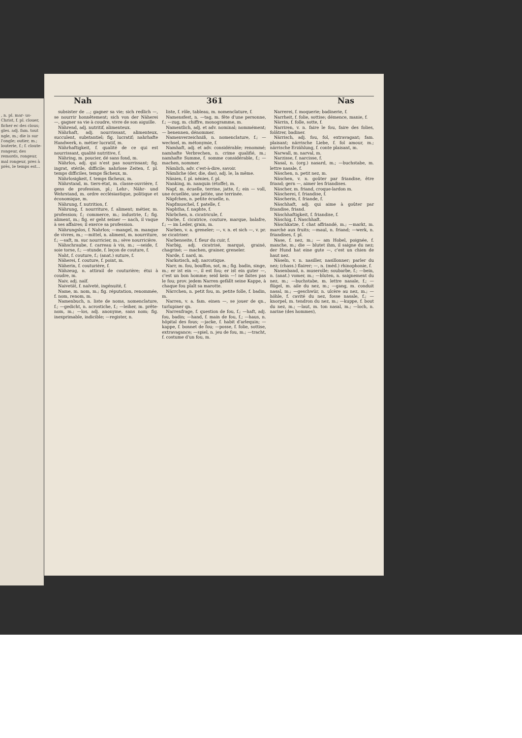, n. pl. mar- us-Christ, f. pl. clouer, ficher ec des clous; gles. adj. fam. tout ngle, m.; die is sur l'ongle; outier, m.; louterie, f.; f. cloute- rongeur, des remords, rongeur, mal rongeur, pres à près, le temps est...
Nah 361 Nas
subsister de ...; gagner sa vie; sich redlich —, se nourrir honnêtement; sich von der Näherei —, gagner sa vie à coudre, vivre de son aiguille.
Nährend, adj. nutritif, alimenteux.
Nährhaft, adj. nourrissant, alimenteux, succulent, substantiel; fig. lucratif; nahrhafte Handwerk, n. métier lucratif, m.
Nährhaftigkeit, f. qualité de ce qui est nourrissant, qualité nutritive, f.
Nähring, m. poucier, dé sans fond, m.
Nährlos, adj. qui n'est pas nourrissant; fig. ingrat, stérile, difficile; nahrlose Zeiten, f. pl. temps difficiles, temps fâcheux, m.
Nährlosigkeit, f. temps fâcheux, m.
Nährstand, m. tiers-état, m. classe-ouvrière, f. gens de profession, pl.; Lehr-, Nähr- und Wehrstand, m. ordre ecclésiastique, politique et économique, m.
Nährung, f. nutrition, f.
Nährung, f. nourriture, f. aliment; métier, m. profession; f.; commerce, m.; industrie, f.; fig. aliment, m.; fig. er geht seiner — nach, il vaque à ses affaires; il exerce sa profession.
Nährungslos, f. Nahrlos; —mangel, m. manque de vivres, m.; —mittel, n. aliment, m. nourriture, f.; —saft, m. suc nourricier, m.; sève nourricière.
Nähschraube, f. carreau à vis, m.; —seide, f. soie torse, f.; —stunde, f. leçon de couture, f.
Naht, f. couture, f.; (anat.) suture, f.
Näherei, f. couture, f. point, m.
Näherin, f. couturière, f.
Nähzeug, n. attirail de couturière; étui à coudre, m.
Naiv, adj. naïf.
Naivetät, f. naïveté, ingénuité, f.
Name, m. nom, m.; fig. réputation, renommée, f. nom, renom, m.
Namenbuch, n. liste de noms, nomenclature, f.; —gedicht, n. acrostiche, f.; —leiher, m. prête-nom, m.; —los, adj. anonyme, sans nom; fig. inexprimable, indicible; —register, n.
liste, f. rôle, tableau, m. nomenclature, f.
Namensfest, n. —tag, m. fête d'une personne, f.; —zug, m. chiffre, monogramme, m.
Namentlich, adj. et adv. nominal; nommément; — benennen, dénommer.
Namenverzeichniß, n. nomenclature, f.; —wechsel, m. métonymie, f.
Namhaft, adj. et adv. considérable; renommé; namhafte Verbrechen, n. crime qualifié, m.; namhafte Summe, f. somme considérable, f.; — machen, nommer.
Nämlich, adv. c'est-à-dire, savoir.
Nämliche (der, die, das), adj. le, la même.
Nänien, f. pl. nénies, f. pl.
Nanking, m. nanquin (étoffe), m.
Napf, m. écuelle, terrine, jatte, f.; ein — voll, une écuellée, une jattée, une terrinée.
Näpfchen, n. petite écuelle, n.
Napfmuschel, f. patelle, f.
Naphtha, f. naphte, f.
Närbchen, n. cicatricule, f.
Narbe, f. cicatrice, couture, marque, balafre, f.; — im Leder, grain, m.
Narben, v. a. greneler; —, v. n. et sich —, v. pr. se cicatriser.
Narbenseite, f. fleur du cuir, f.
Narbig, adj. cicatrisé, marqué, grainé, chagriné; — machen, grainer, greneler.
Narde, f. nard, m.
Narkotisch, adj. narcotique.
Narr, m. fou, bouffon, sot, m.; fig. badin, singe, m.; er ist ein —, il est fou; er ist ein guter —, c'est un bon homme; seid kein —! ne faites pas le fou; prov. jedem Narren gefällt seine Kappe, à chaque fou plaît sa marotte.
Närrchen, n. petit fou, m. petite folle, f. badin, m.
Narren, v. a. fam. einen —, se jouer de qn., turlupiner qn.
Narrenfrage, f. question de fou, f.; —haft, adj. fou, badin; —hand, f. main de fou, f.; —haus, n. hôpital des fous; —jacke, f. habit d'arlequin; —kappe, f. bonnet de fou; —posse, f. folie, sottise, extravagance; —spiel, n. jeu de fou, m.; —tracht, f. costume d'un fou, m.
Narrerei, f. moquerie; badinerie, f.
Narrheit, f. folie, sottise; démence, manie, f.
Närrin, f. folle, sotte, f.
Narriren, v. n. faire le fou, faire des folies, folâtrer, badiner.
Närrisch, adj. fou, fol, extravagant; fam. plaisant; närrische Liebe, f. fol amour, m.; närrische Erzählung, f. conte plaisant, m.
Narwall, m. narval, m.
Narzisse, f. narcisse, f.
Nasal, n. (org.) nasard, m.; —buchstabe, m. lettre nasale, f.
Näschen, n. petit nez, m.
Näschen, v. n. goûter par friandise, être friand; gern —, aimer les friandises.
Näscher, m. friand, croque-lardon m.
Näscherei, f. friandise, f.
Näscherin, f. friande, f.
Näschhaft, adj. qui aime à goûter par friandise, friand.
Näschhaftigkeit, f. friandise, f.
Näschig, f. Naschhaft.
Näschkatze, f. chat affriandé, m.; —markt, m. marché aux fruits; —maul, n. friand; —werk, n. friandises, f. pl.
Nase, f. nez, m.; — am Hobel, poignée, f. manche, m.; die — blutet ihm, il saigne du nez; der Hund hat eine gute —, c'est un chien de haut nez.
Näseln, v. n. nasiller, nasillonner; parler du nez; (chass.) flairer; —, n. (méd.) rhinophonie, f.
Nasenband, n. muserolle; soubarbe, f.; —bein, n. (anat.) vomer, m.; —bluten, n. saignement du nez, m.; —buchstabe, m. lettre nasale, f.; —flügel, m. aile du nez, m.; —gang, m. conduit nasal, m.; —geschwür, n. ulcère au nez, m.; —höhle, f. cavité du nez, fosse nasale, f.; —knorpel, m. tendron du nez, m.; —kuppe, f. bout du nez, m.; —laut, m. ton nasal, m.; —loch, n. narine (des hommes),